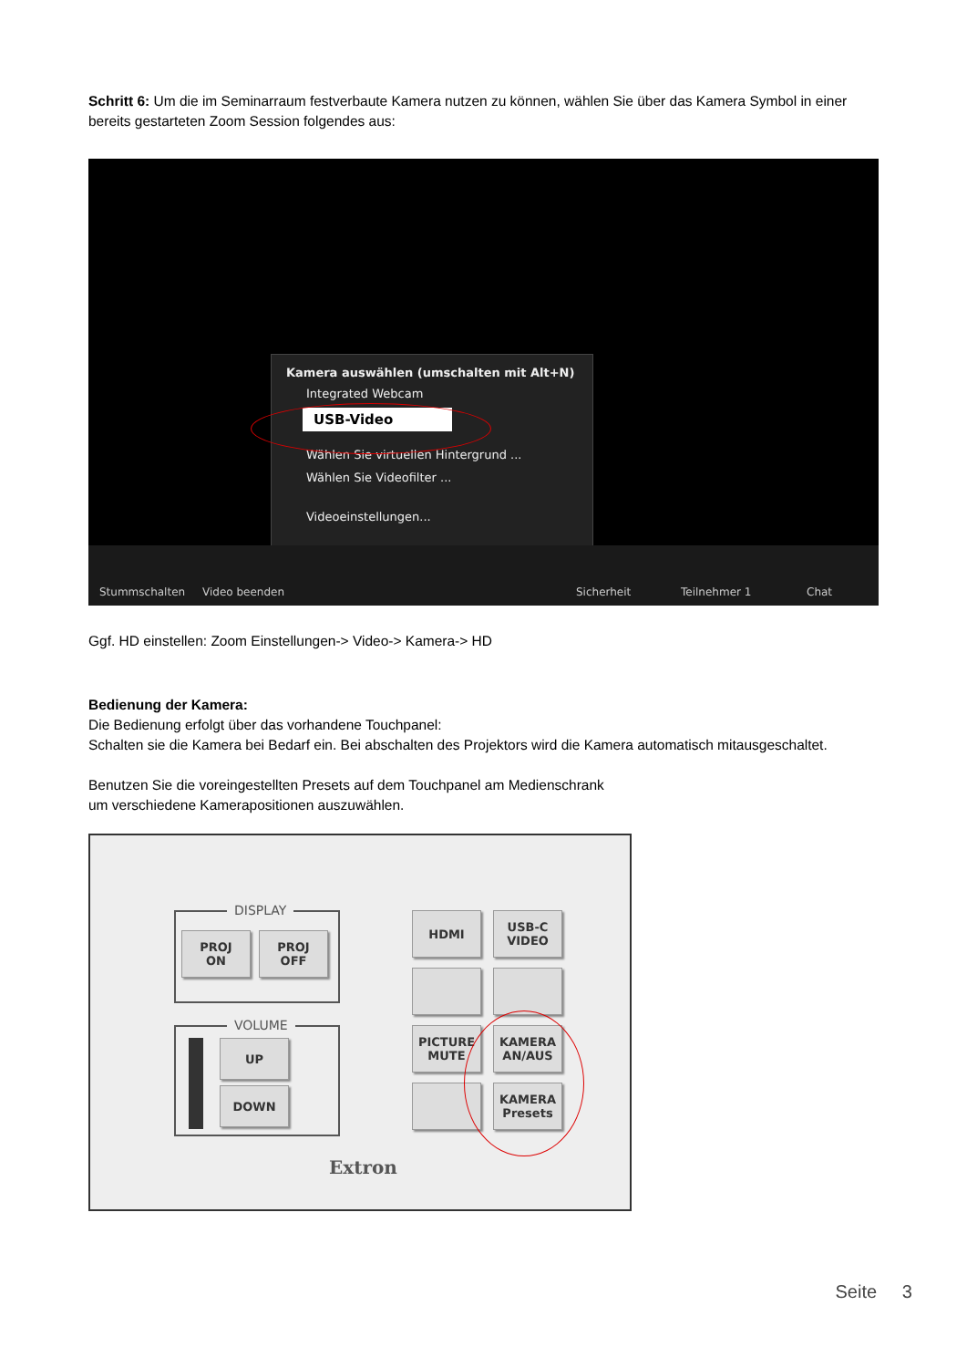Schritt 6: Um die im Seminarraum festverbaute Kamera nutzen zu können, wählen Sie über das Kamera Symbol in einer bereits gestarteten Zoom Session folgendes aus:
Kamera auswählen (umschalten mit Alt+N)
Integrated Webcam
USB-Video
Wählen Sie virtuellen Hintergrund ...
Wählen Sie Videofilter ...
Videoeinstellungen...
Stummschalten Video beenden Sicherheit Teilnehmer 1 Chat
Ggf. HD einstellen: Zoom Einstellungen-> Video-> Kamera-> HD
Bedienung der Kamera:
Die Bedienung erfolgt über das vorhandene Touchpanel:
Schalten sie die Kamera bei Bedarf ein. Bei abschalten des Projektors wird die Kamera automatisch mitausgeschaltet.
Benutzen Sie die voreingestellten Presets auf dem Touchpanel am Medienschrank
um verschiedene Kamerapositionen auszuwählen.
DISPLAY
PROJ
ON
PROJ
OFF
VOLUME
UP
DOWN
HDMI
USB-C
VIDEO
PICTURE
MUTE
KAMERA
AN/AUS
KAMERA
Presets
Extron
Seite 3